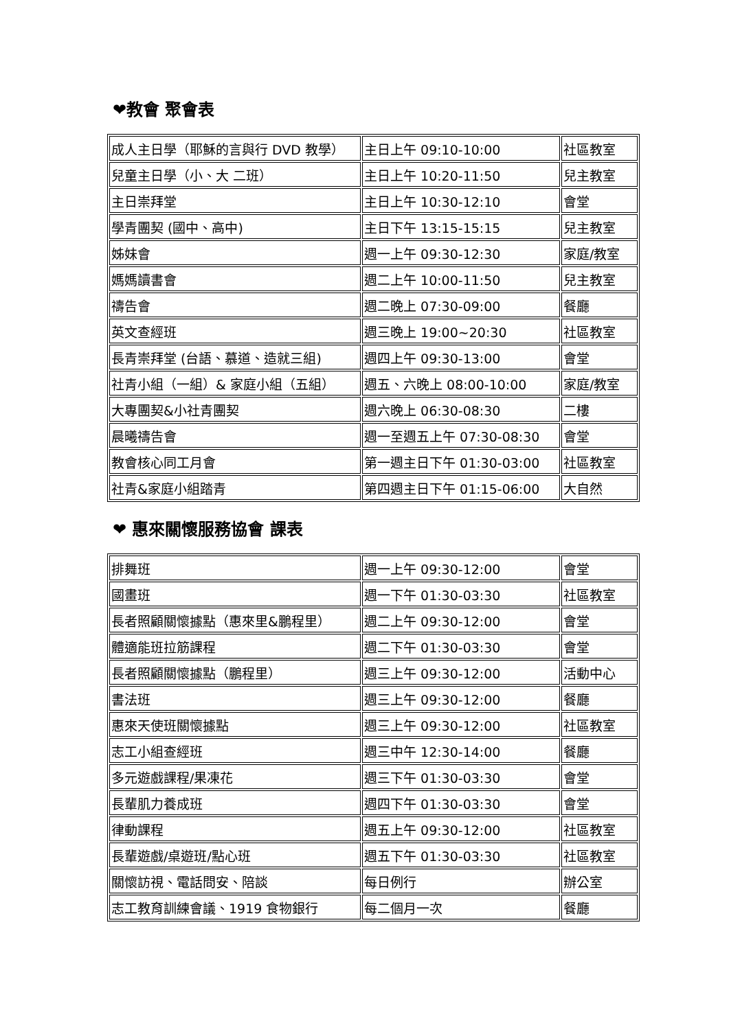❤教會 聚會表
| 成人主日學（耶穌的言與行 DVD 教學） | 主日上午 09:10-10:00 | 社區教室 |
| 兒童主日學（小、大 二班） | 主日上午 10:20-11:50 | 兒主教室 |
| 主日崇拜堂 | 主日上午 10:30-12:10 | 會堂 |
| 學青團契 (國中、高中) | 主日下午 13:15-15:15 | 兒主教室 |
| 姊妹會 | 週一上午 09:30-12:30 | 家庭/教室 |
| 媽媽讀書會 | 週二上午 10:00-11:50 | 兒主教室 |
| 禱告會 | 週二晚上 07:30-09:00 | 餐廳 |
| 英文查經班 | 週三晚上 19:00~20:30 | 社區教室 |
| 長青崇拜堂 (台語、慕道、造就三組) | 週四上午 09:30-13:00 | 會堂 |
| 社青小組（一組）& 家庭小組（五組） | 週五、六晚上 08:00-10:00 | 家庭/教室 |
| 大專團契&小社青團契 | 週六晚上 06:30-08:30 | 二樓 |
| 晨曦禱告會 | 週一至週五上午 07:30-08:30 | 會堂 |
| 教會核心同工月會 | 第一週主日下午 01:30-03:00 | 社區教室 |
| 社青&家庭小組踏青 | 第四週主日下午 01:15-06:00 | 大自然 |
❤ 惠來關懷服務協會 課表
| 排舞班 | 週一上午 09:30-12:00 | 會堂 |
| 國畫班 | 週一下午 01:30-03:30 | 社區教室 |
| 長者照顧關懷據點（惠來里&鵬程里） | 週二上午 09:30-12:00 | 會堂 |
| 體適能班拉筋課程 | 週二下午 01:30-03:30 | 會堂 |
| 長者照顧關懷據點（鵬程里） | 週三上午 09:30-12:00 | 活動中心 |
| 書法班 | 週三上午 09:30-12:00 | 餐廳 |
| 惠來天使班關懷據點 | 週三上午 09:30-12:00 | 社區教室 |
| 志工小組查經班 | 週三中午 12:30-14:00 | 餐廳 |
| 多元遊戲課程/果凍花 | 週三下午 01:30-03:30 | 會堂 |
| 長輩肌力養成班 | 週四下午 01:30-03:30 | 會堂 |
| 律動課程 | 週五上午 09:30-12:00 | 社區教室 |
| 長輩遊戲/桌遊班/點心班 | 週五下午 01:30-03:30 | 社區教室 |
| 關懷訪視、電話問安、陪談 | 每日例行 | 辦公室 |
| 志工教育訓練會議、1919 食物銀行 | 每二個月一次 | 餐廳 |